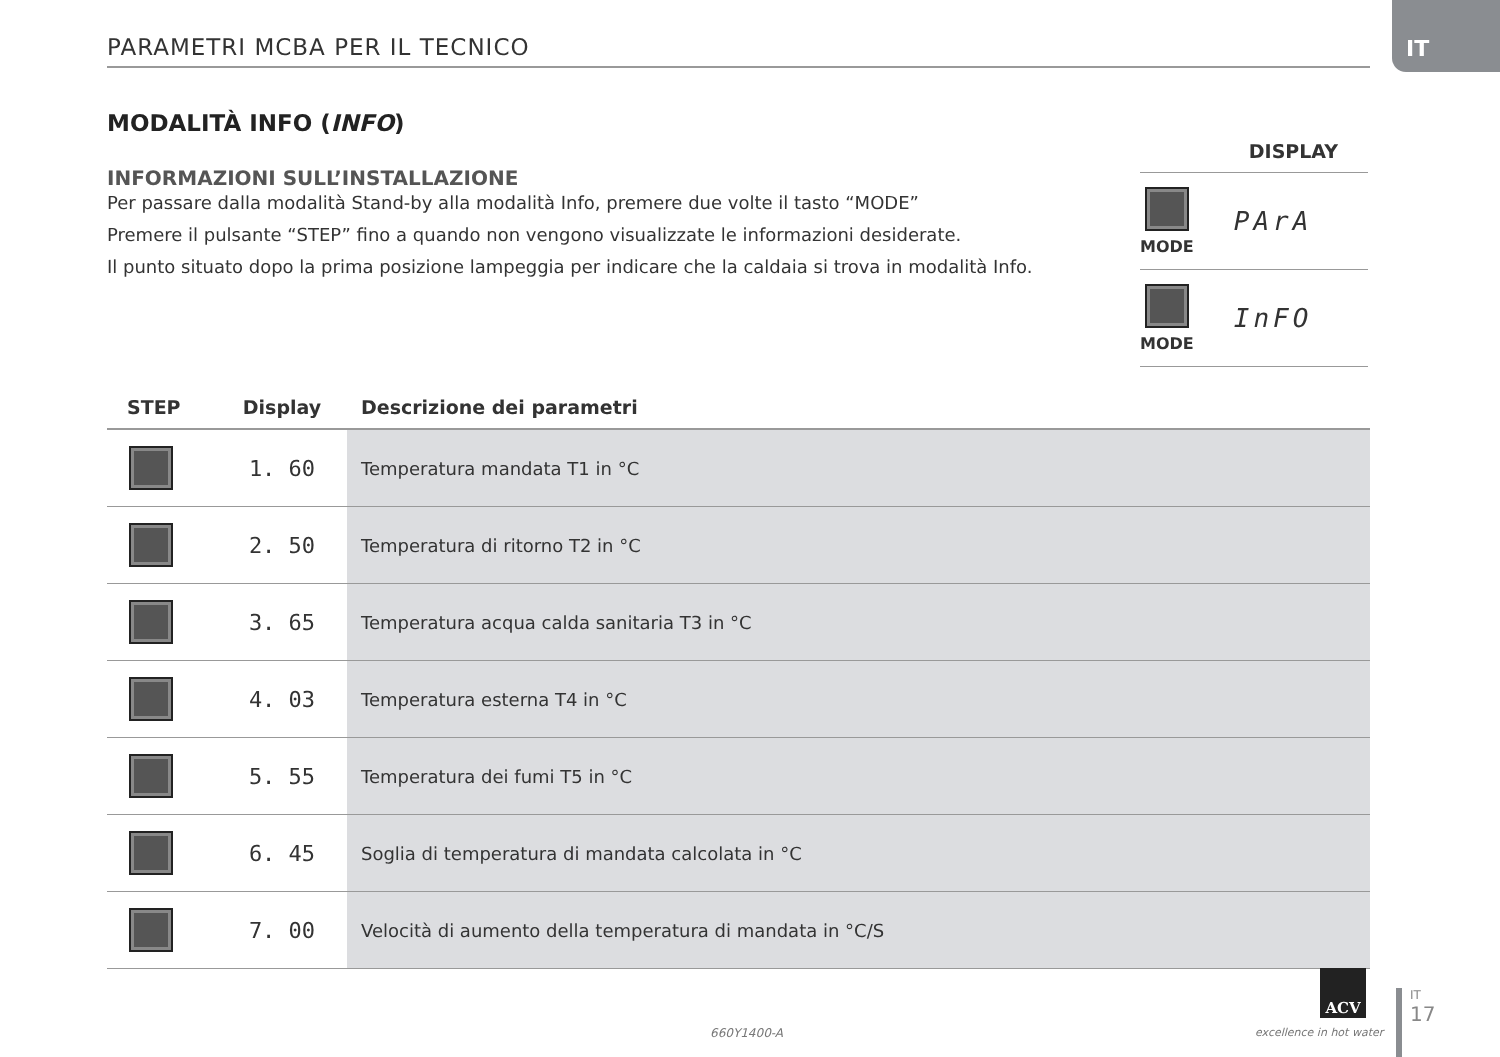IT
PARAMETRI MCBA PER IL TECNICO
MODALITÀ INFO (INFO)
INFORMAZIONI SULL’INSTALLAZIONE
Per passare dalla modalità Stand-by alla modalità Info, premere due volte il tasto “MODE”
Premere il pulsante “STEP” fino a quando non vengono visualizzate le informazioni desiderate.
Il punto situato dopo la prima posizione lampeggia per indicare che la caldaia si trova in modalità Info.
DISPLAY
MODE
PArA
MODE
InFO
| STEP | Display | Descrizione dei parametri |
| --- | --- | --- |
| | 1. 60 | Temperatura mandata T1 in °C |
| | 2. 50 | Temperatura di ritorno T2 in °C |
| | 3. 65 | Temperatura acqua calda sanitaria T3 in °C |
| | 4. 03 | Temperatura esterna T4 in °C |
| | 5. 55 | Temperatura dei fumi T5 in °C |
| | 6. 45 | Soglia di temperatura di mandata calcolata in °C |
| | 7. 00 | Velocità di aumento della temperatura di mandata in °C/S |
660Y1400-A
ACV
excellence in hot water
IT
17